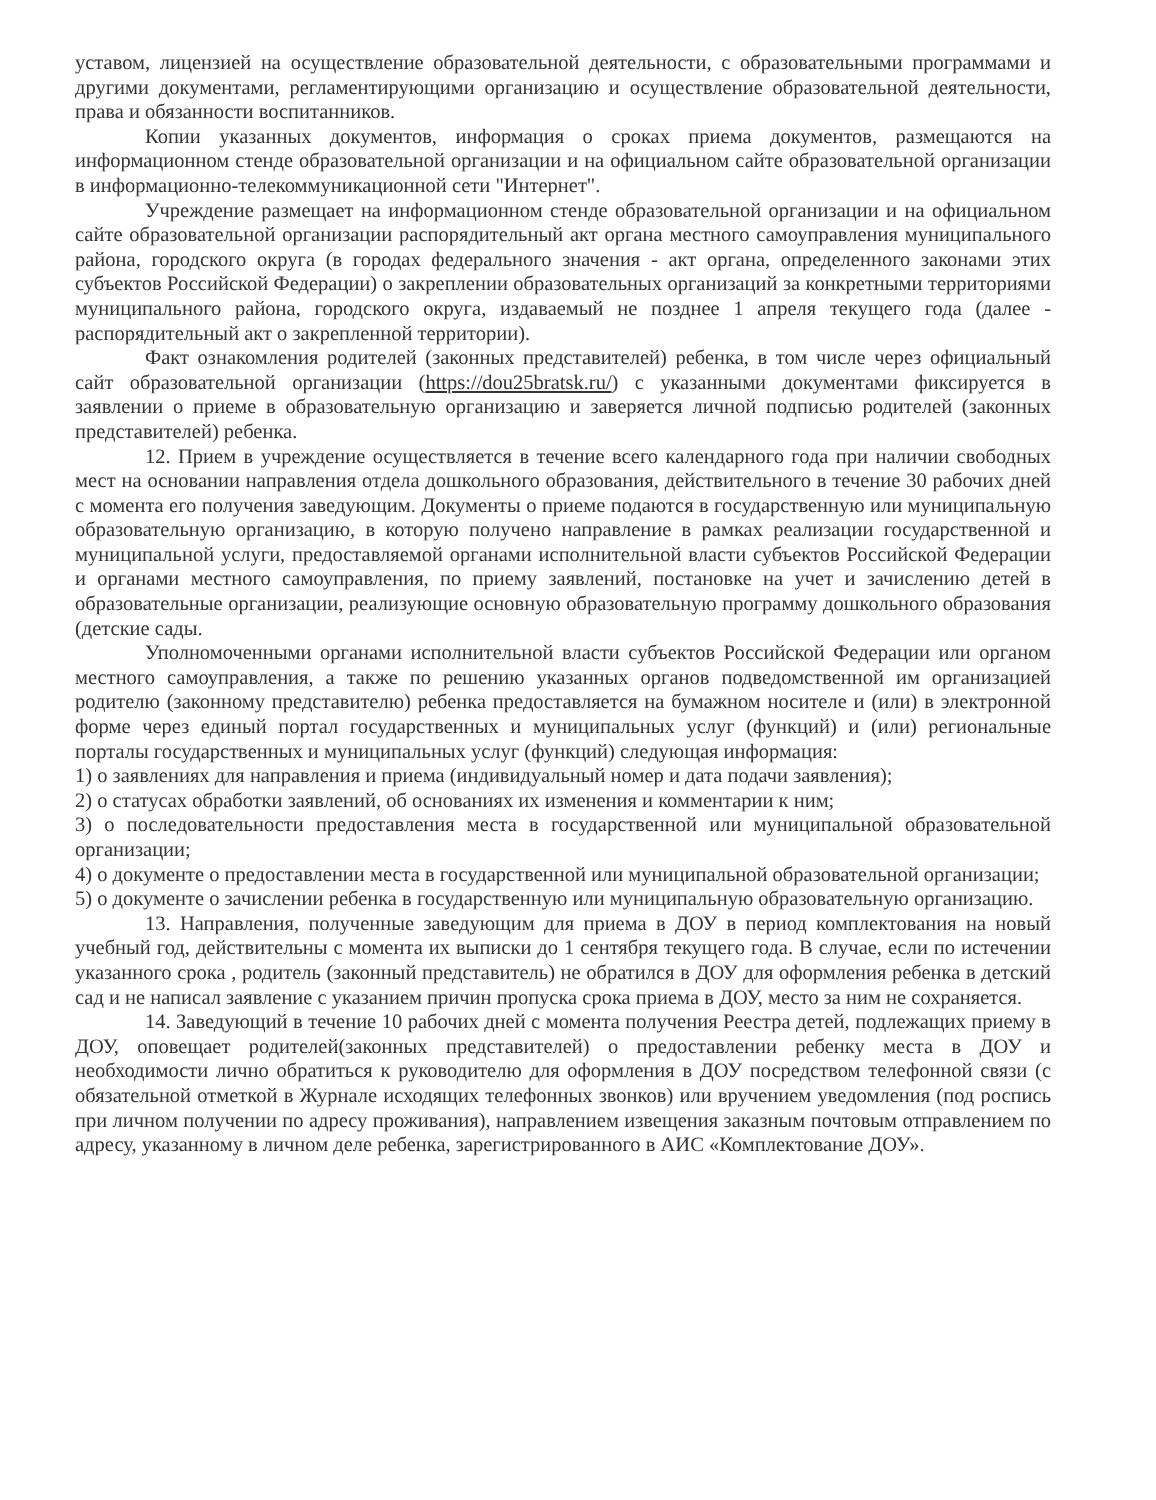уставом, лицензией на осуществление образовательной деятельности, с образовательными программами и другими документами, регламентирующими организацию и осуществление образовательной деятельности, права и обязанности воспитанников.
Копии указанных документов, информация о сроках приема документов, размещаются на информационном стенде образовательной организации и на официальном сайте образовательной организации в информационно-телекоммуникационной сети "Интернет".
Учреждение размещает на информационном стенде образовательной организации и на официальном сайте образовательной организации распорядительный акт органа местного самоуправления муниципального района, городского округа (в городах федерального значения - акт органа, определенного законами этих субъектов Российской Федерации) о закреплении образовательных организаций за конкретными территориями муниципального района, городского округа, издаваемый не позднее 1 апреля текущего года (далее - распорядительный акт о закрепленной территории).
Факт ознакомления родителей (законных представителей) ребенка, в том числе через официальный сайт образовательной организации (https://dou25bratsk.ru/) с указанными документами фиксируется в заявлении о приеме в образовательную организацию и заверяется личной подписью родителей (законных представителей) ребенка.
12. Прием в учреждение осуществляется в течение всего календарного года при наличии свободных мест на основании направления отдела дошкольного образования, действительного в течение 30 рабочих дней с момента его получения заведующим. Документы о приеме подаются в государственную или муниципальную образовательную организацию, в которую получено направление в рамках реализации государственной и муниципальной услуги, предоставляемой органами исполнительной власти субъектов Российской Федерации и органами местного самоуправления, по приему заявлений, постановке на учет и зачислению детей в образовательные организации, реализующие основную образовательную программу дошкольного образования (детские сады.
Уполномоченными органами исполнительной власти субъектов Российской Федерации или органом местного самоуправления, а также по решению указанных органов подведомственной им организацией родителю (законному представителю) ребенка предоставляется на бумажном носителе и (или) в электронной форме через единый портал государственных и муниципальных услуг (функций) и (или) региональные порталы государственных и муниципальных услуг (функций) следующая информация:
1) о заявлениях для направления и приема (индивидуальный номер и дата подачи заявления);
2) о статусах обработки заявлений, об основаниях их изменения и комментарии к ним;
3) о последовательности предоставления места в государственной или муниципальной образовательной организации;
4) о документе о предоставлении места в государственной или муниципальной образовательной организации;
5) о документе о зачислении ребенка в государственную или муниципальную образовательную организацию.
13. Направления, полученные заведующим для приема в ДОУ в период комплектования на новый учебный год, действительны с момента их выписки до 1 сентября текущего года. В случае, если по истечении указанного срока , родитель (законный представитель) не обратился в ДОУ для оформления ребенка в детский сад и не написал заявление с указанием причин пропуска срока приема в ДОУ, место за ним не сохраняется.
14. Заведующий в течение 10 рабочих дней с момента получения Реестра детей, подлежащих приему в ДОУ, оповещает родителей(законных представителей) о предоставлении ребенку места в ДОУ и необходимости лично обратиться к руководителю для оформления в ДОУ посредством телефонной связи (с обязательной отметкой в Журнале исходящих телефонных звонков) или вручением уведомления (под роспись при личном получении по адресу проживания), направлением извещения заказным почтовым отправлением по адресу, указанному в личном деле ребенка, зарегистрированного в АИС «Комплектование ДОУ».